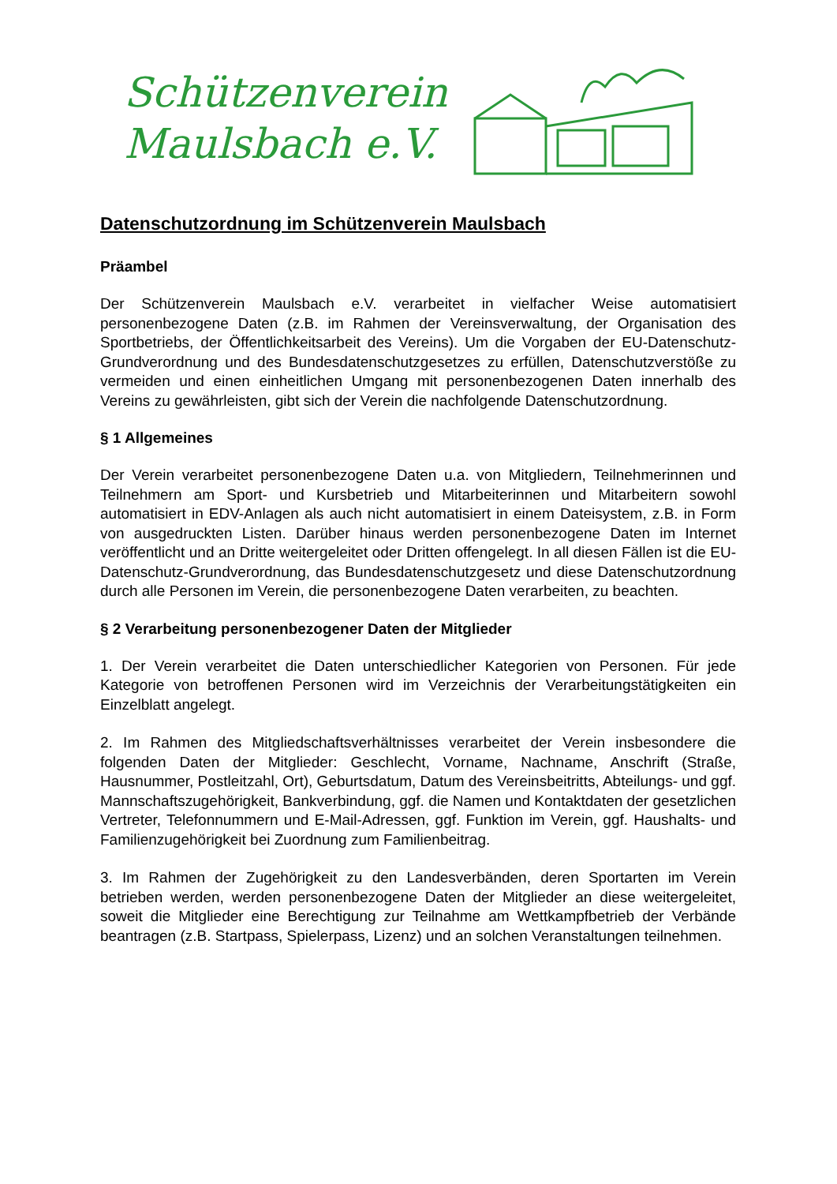Schützenverein
Maulsbach e.V.
Datenschutzordnung im Schützenverein Maulsbach
Präambel
Der Schützenverein Maulsbach e.V. verarbeitet in vielfacher Weise automatisiert personenbezogene Daten (z.B. im Rahmen der Vereinsverwaltung, der Organisation des Sportbetriebs, der Öffentlichkeitsarbeit des Vereins). Um die Vorgaben der EU-Datenschutz-Grundverordnung und des Bundesdatenschutzgesetzes zu erfüllen, Datenschutzverstöße zu vermeiden und einen einheitlichen Umgang mit personenbezogenen Daten innerhalb des Vereins zu gewährleisten, gibt sich der Verein die nachfolgende Datenschutzordnung.
§ 1 Allgemeines
Der Verein verarbeitet personenbezogene Daten u.a. von Mitgliedern, Teilnehmerinnen und Teilnehmern am Sport- und Kursbetrieb und Mitarbeiterinnen und Mitarbeitern sowohl automatisiert in EDV-Anlagen als auch nicht automatisiert in einem Dateisystem, z.B. in Form von ausgedruckten Listen. Darüber hinaus werden personenbezogene Daten im Internet veröffentlicht und an Dritte weitergeleitet oder Dritten offengelegt. In all diesen Fällen ist die EU-Datenschutz-Grundverordnung, das Bundesdatenschutzgesetz und diese Datenschutzordnung durch alle Personen im Verein, die personenbezogene Daten verarbeiten, zu beachten.
§ 2 Verarbeitung personenbezogener Daten der Mitglieder
1. Der Verein verarbeitet die Daten unterschiedlicher Kategorien von Personen. Für jede Kategorie von betroffenen Personen wird im Verzeichnis der Verarbeitungstätigkeiten ein Einzelblatt angelegt.
2. Im Rahmen des Mitgliedschaftsverhältnisses verarbeitet der Verein insbesondere die folgenden Daten der Mitglieder: Geschlecht, Vorname, Nachname, Anschrift (Straße, Hausnummer, Postleitzahl, Ort), Geburtsdatum, Datum des Vereinsbeitritts, Abteilungs- und ggf. Mannschaftszugehörigkeit, Bankverbindung, ggf. die Namen und Kontaktdaten der gesetzlichen Vertreter, Telefonnummern und E-Mail-Adressen, ggf. Funktion im Verein, ggf. Haushalts- und Familienzugehörigkeit bei Zuordnung zum Familienbeitrag.
3. Im Rahmen der Zugehörigkeit zu den Landesverbänden, deren Sportarten im Verein betrieben werden, werden personenbezogene Daten der Mitglieder an diese weitergeleitet, soweit die Mitglieder eine Berechtigung zur Teilnahme am Wettkampfbetrieb der Verbände beantragen (z.B. Startpass, Spielerpass, Lizenz) und an solchen Veranstaltungen teilnehmen.